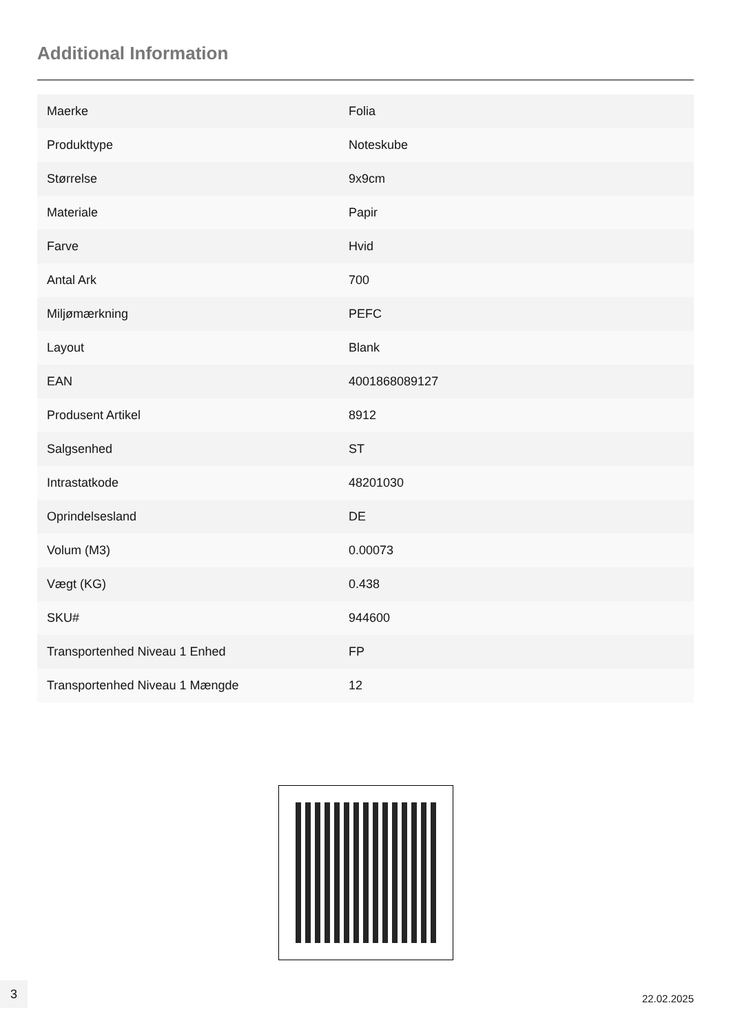Additional Information
| Maerke | Folia |
| Produkttype | Noteskube |
| Størrelse | 9x9cm |
| Materiale | Papir |
| Farve | Hvid |
| Antal Ark | 700 |
| Miljømærkning | PEFC |
| Layout | Blank |
| EAN | 4001868089127 |
| Produsent Artikel | 8912 |
| Salgsenhed | ST |
| Intrastatkode | 48201030 |
| Oprindelsesland | DE |
| Volum (M3) | 0.00073 |
| Vægt (KG) | 0.438 |
| SKU# | 944600 |
| Transportenhed Niveau 1 Enhed | FP |
| Transportenhed Niveau 1 Mængde | 12 |
3
22.02.2025